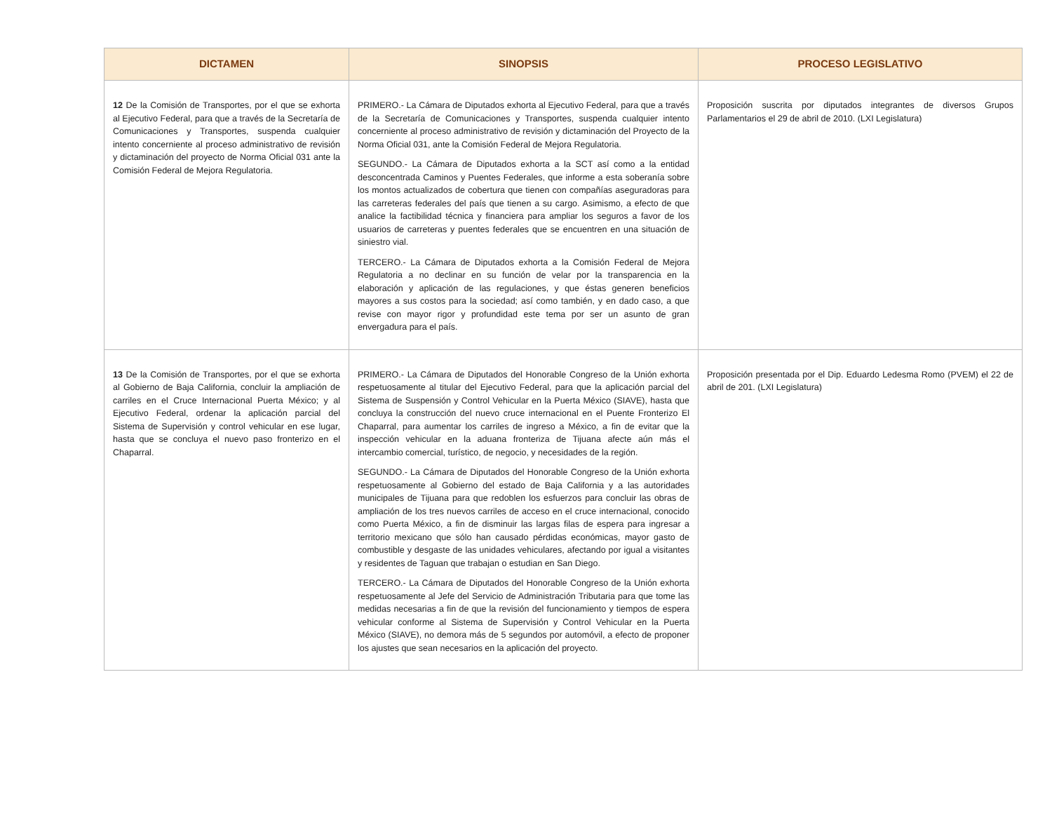| DICTAMEN | SINOPSIS | PROCESO LEGISLATIVO |
| --- | --- | --- |
| 12 De la Comisión de Transportes, por el que se exhorta al Ejecutivo Federal, para que a través de la Secretaría de Comunicaciones y Transportes, suspenda cualquier intento concerniente al proceso administrativo de revisión y dictaminación del proyecto de Norma Oficial 031 ante la Comisión Federal de Mejora Regulatoria. | PRIMERO.- La Cámara de Diputados exhorta al Ejecutivo Federal, para que a través de la Secretaría de Comunicaciones y Transportes, suspenda cualquier intento concerniente al proceso administrativo de revisión y dictaminación del Proyecto de la Norma Oficial 031, ante la Comisión Federal de Mejora Regulatoria. SEGUNDO.- La Cámara de Diputados exhorta a la SCT así como a la entidad desconcentrada Caminos y Puentes Federales, que informe a esta soberanía sobre los montos actualizados de cobertura que tienen con compañías aseguradoras para las carreteras federales del país que tienen a su cargo. Asimismo, a efecto de que analice la factibilidad técnica y financiera para ampliar los seguros a favor de los usuarios de carreteras y puentes federales que se encuentren en una situación de siniestro vial. TERCERO.- La Cámara de Diputados exhorta a la Comisión Federal de Mejora Regulatoria a no declinar en su función de velar por la transparencia en la elaboración y aplicación de las regulaciones, y que éstas generen beneficios mayores a sus costos para la sociedad; así como también, y en dado caso, a que revise con mayor rigor y profundidad este tema por ser un asunto de gran envergadura para el país. | Proposición suscrita por diputados integrantes de diversos Grupos Parlamentarios el 29 de abril de 2010. (LXI Legislatura) |
| 13 De la Comisión de Transportes, por el que se exhorta al Gobierno de Baja California, concluir la ampliación de carriles en el Cruce Internacional Puerta México; y al Ejecutivo Federal, ordenar la aplicación parcial del Sistema de Supervisión y control vehicular en ese lugar, hasta que se concluya el nuevo paso fronterizo en el Chaparral. | PRIMERO.- La Cámara de Diputados del Honorable Congreso de la Unión exhorta respetuosamente al titular del Ejecutivo Federal, para que la aplicación parcial del Sistema de Suspensión y Control Vehicular en la Puerta México (SIAVE), hasta que concluya la construcción del nuevo cruce internacional en el Puente Fronterizo El Chaparral, para aumentar los carriles de ingreso a México, a fin de evitar que la inspección vehicular en la aduana fronteriza de Tijuana afecte aún más el intercambio comercial, turístico, de negocio, y necesidades de la región. SEGUNDO.- La Cámara de Diputados del Honorable Congreso de la Unión exhorta respetuosamente al Gobierno del estado de Baja California y a las autoridades municipales de Tijuana para que redoblen los esfuerzos para concluir las obras de ampliación de los tres nuevos carriles de acceso en el cruce internacional, conocido como Puerta México, a fin de disminuir las largas filas de espera para ingresar a territorio mexicano que sólo han causado pérdidas económicas, mayor gasto de combustible y desgaste de las unidades vehiculares, afectando por igual a visitantes y residentes de Taguan que trabajan o estudian en San Diego. TERCERO.- La Cámara de Diputados del Honorable Congreso de la Unión exhorta respetuosamente al Jefe del Servicio de Administración Tributaria para que tome las medidas necesarias a fin de que la revisión del funcionamiento y tiempos de espera vehicular conforme al Sistema de Supervisión y Control Vehicular en la Puerta México (SIAVE), no demora más de 5 segundos por automóvil, a efecto de proponer los ajustes que sean necesarios en la aplicación del proyecto. | Proposición presentada por el Dip. Eduardo Ledesma Romo (PVEM) el 22 de abril de 201. (LXI Legislatura) |